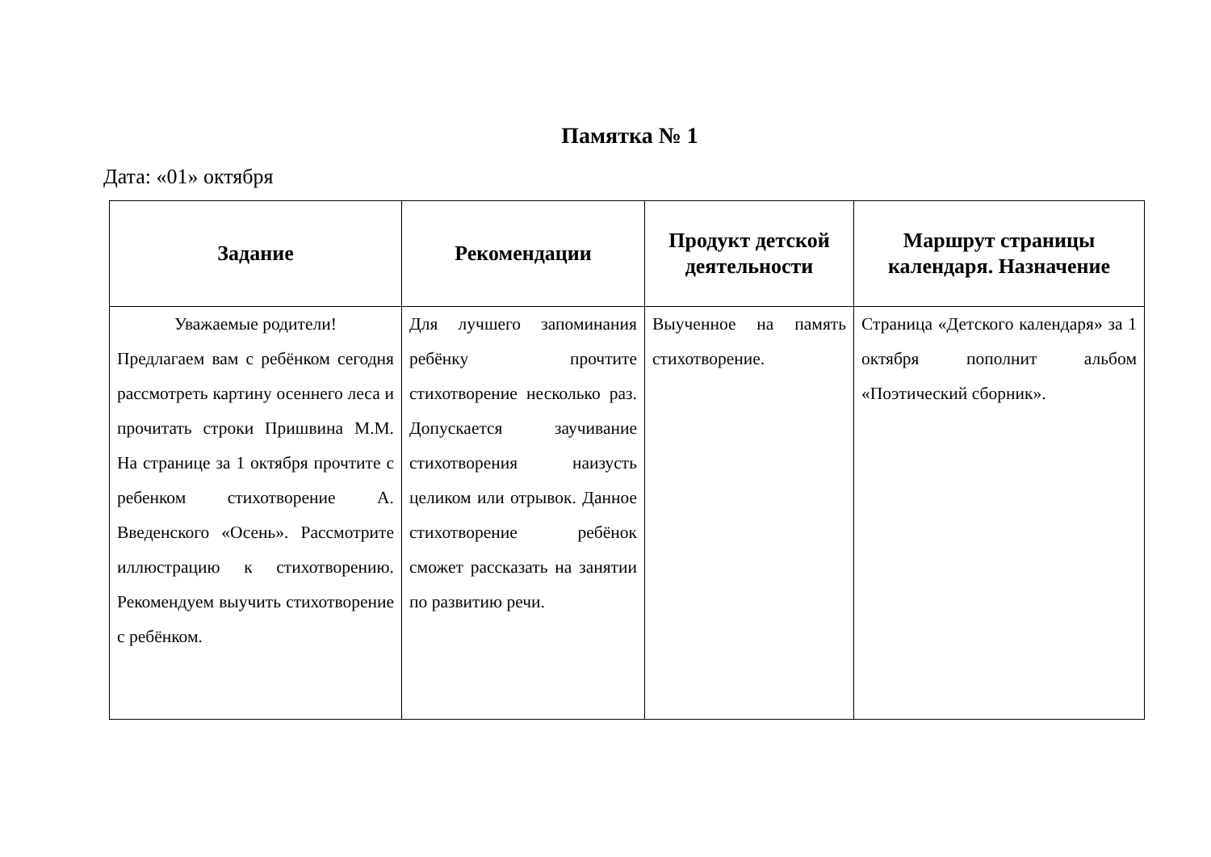Памятка № 1
Дата: «01» октября
| Задание | Рекомендации | Продукт детской деятельности | Маршрут страницы календаря. Назначение |
| --- | --- | --- | --- |
| Уважаемые родители! Предлагаем вам с ребёнком сегодня рассмотреть картину осеннего леса и прочитать строки Пришвина М.М. На странице за 1 октября прочтите с ребенком стихотворение А. Введенского «Осень». Рассмотрите иллюстрацию к стихотворению. Рекомендуем выучить стихотворение с ребёнком. | Для лучшего запоминания ребёнку прочтите стихотворение несколько раз. Допускается заучивание стихотворения наизусть целиком или отрывок. Данное стихотворение ребёнок сможет рассказать на занятии по развитию речи. | Выученное на память стихотворение. | Страница «Детского календаря» за 1 октября пополнит альбом «Поэтический сборник». |